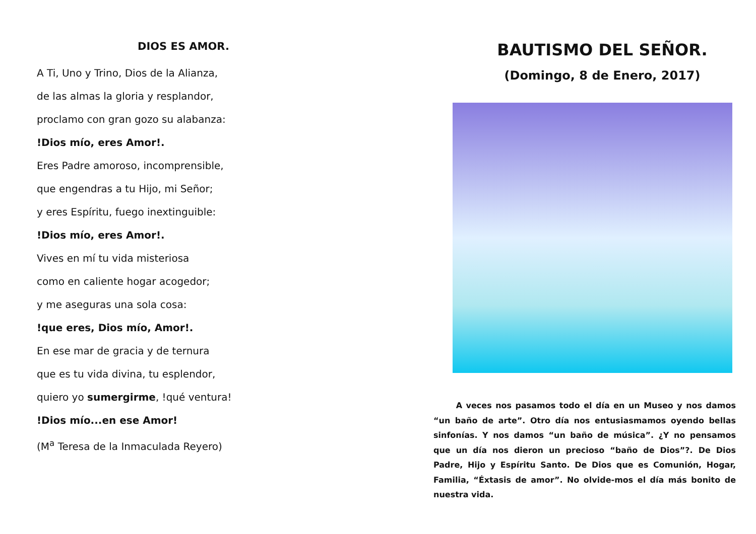DIOS ES AMOR.
A Ti, Uno y Trino, Dios de la Alianza,
de las almas la gloria y resplandor,
proclamo con gran gozo su alabanza:
!Dios mío, eres Amor!.
Eres Padre amoroso, incomprensible,
que engendras a tu Hijo, mi Señor;
y eres Espíritu, fuego inextinguible:
!Dios mío, eres Amor!.
Vives en mí tu vida misteriosa
como en caliente hogar acogedor;
y me aseguras una sola cosa:
!que eres, Dios mío, Amor!.
En ese mar de gracia y de ternura
que es tu vida divina, tu esplendor,
quiero yo sumergirme, !qué ventura!
!Dios mío...en ese Amor!
(M<sup>a</sup> Teresa de la Inmaculada Reyero)
BAUTISMO DEL SEÑOR.
(Domingo, 8 de Enero, 2017)
A veces nos pasamos todo el día en un Museo y nos damos “un baño de arte”. Otro día nos entusiasmamos oyendo bellas sinfonías. Y nos damos “un baño de música”. ¿Y no pensamos que un día nos dieron un precioso “baño de Dios”?. De Dios Padre, Hijo y Espíritu Santo. De Dios que es Comunión, Hogar, Familia, “Éxtasis de amor”. No olvide-mos el día más bonito de nuestra vida.